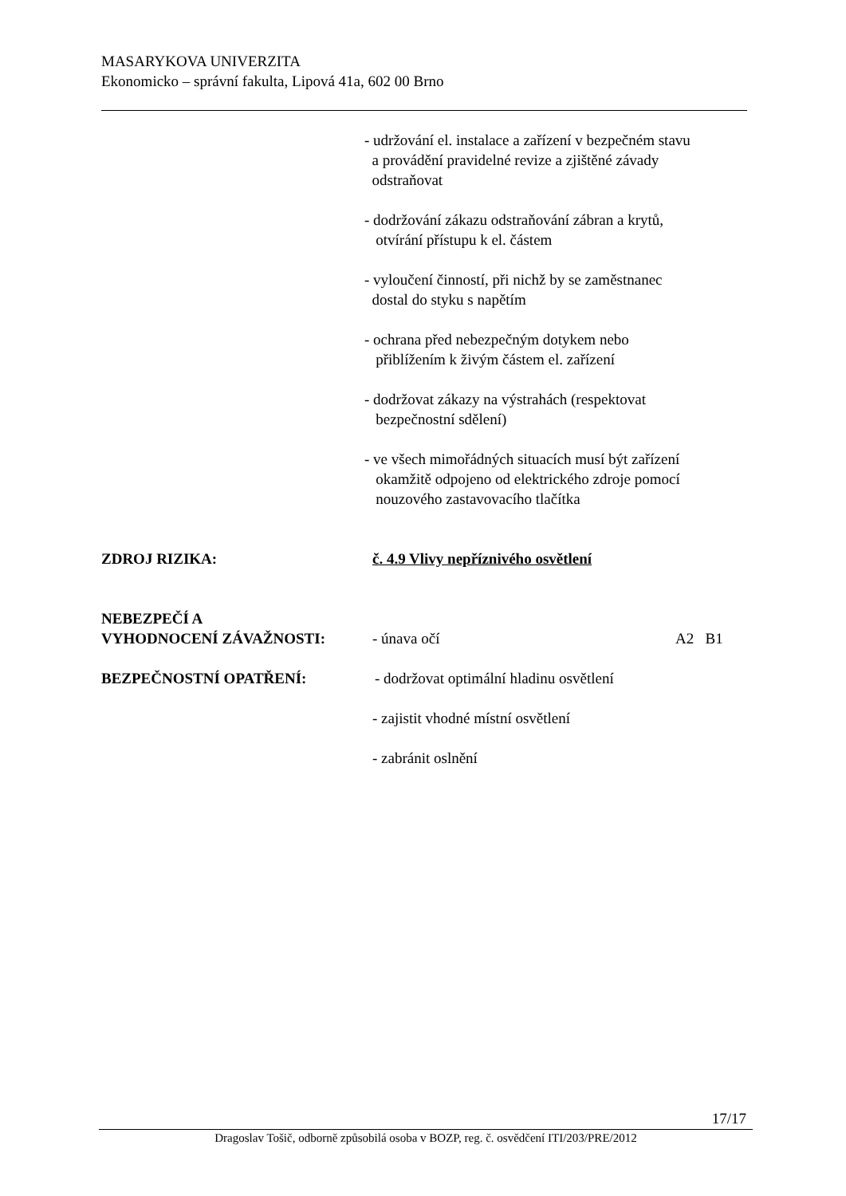MASARYKOVA UNIVERZITA
Ekonomicko – správní fakulta, Lipová 41a, 602 00 Brno
- udržování el. instalace a zařízení v bezpečném stavu
a provádění pravidelné revize a zjištěné závady
odstraňovat
- dodržování zákazu odstraňování zábran a krytů,
otvírání přístupu k el. částem
- vyloučení činností, při nichž by se zaměstnanec
dostal do styku s napětím
- ochrana před nebezpečným dotykem nebo
přiblížením k živým částem el. zařízení
- dodržovat zákazy na výstrahách (respektovat
bezpečnostní sdělení)
- ve všech mimořádných situacích musí být zařízení
okamžitě odpojeno od elektrického zdroje pomocí
nouzového zastavovacího tlačítka
ZDROJ RIZIKA: č. 4.9 Vlivy nepříznivého osvětlení
NEBEZPEČÍ A
VYHODNOCENÍ ZÁVAŽNOSTI:
- únava očí A2 B1
BEZPEČNOSTNÍ OPATŘENÍ: - dodržovat optimální hladinu osvětlení
- zajistit vhodné místní osvětlení
- zabránit oslnění
17/17
Dragoslav Tošič, odborně způsobilá osoba v BOZP, reg. č. osvědčení ITI/203/PRE/2012